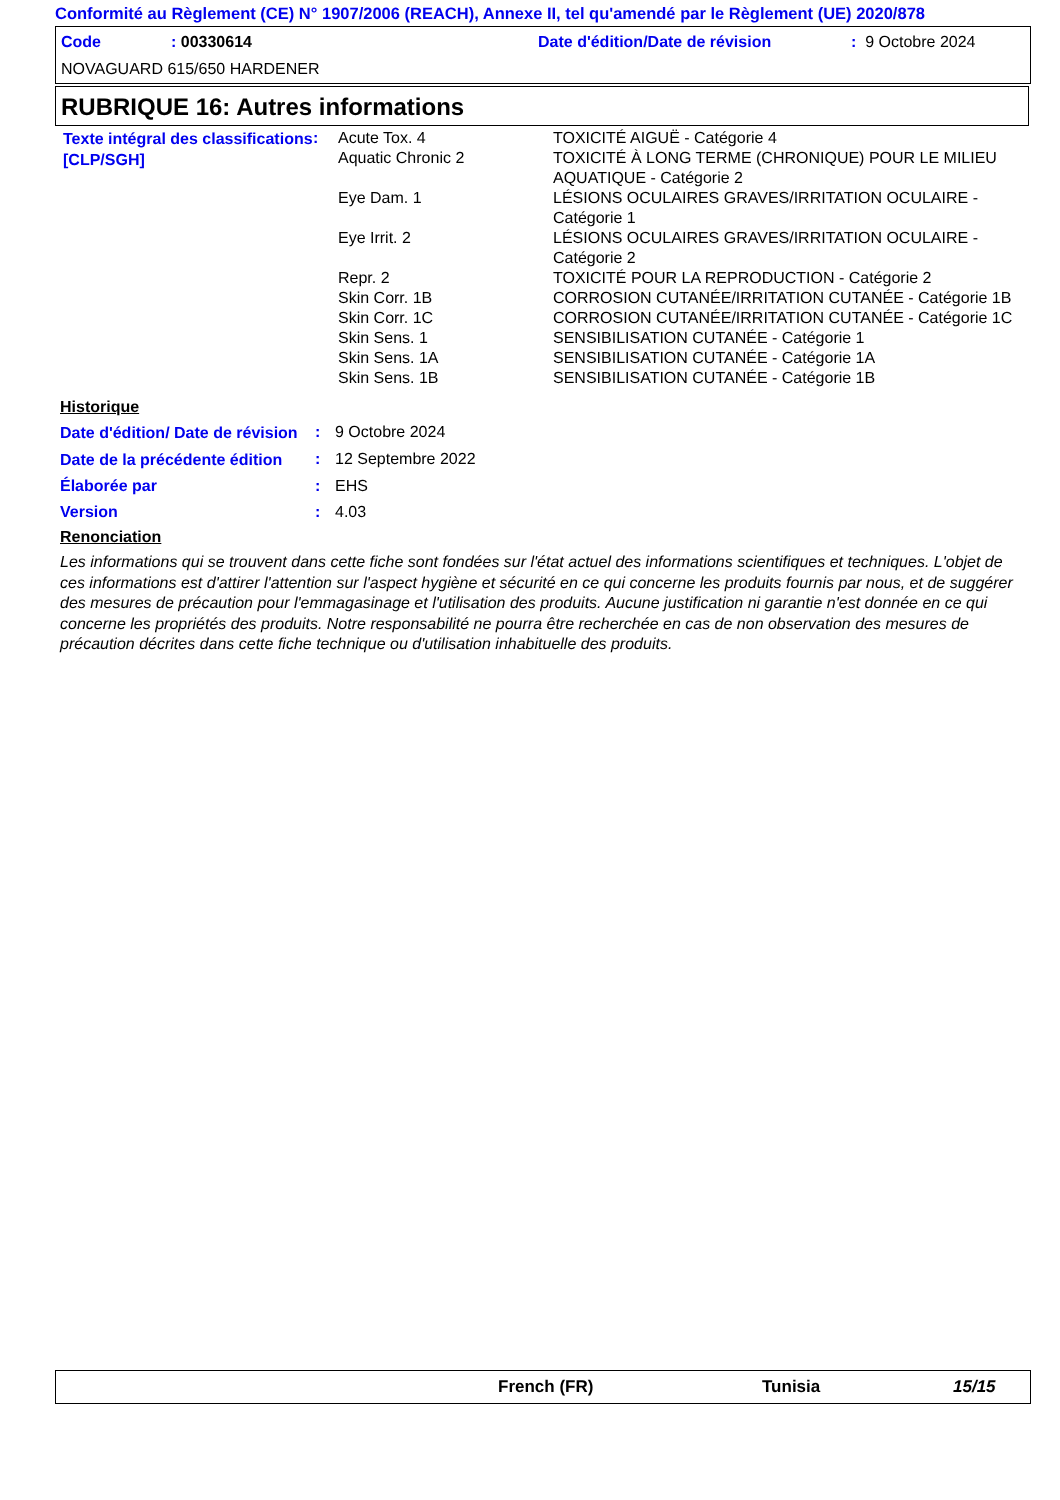Conformité au Règlement (CE) N° 1907/2006 (REACH), Annexe II, tel qu'amendé par le Règlement (UE) 2020/878
Code : 00330614
Date d'édition/Date de révision
: 9 Octobre 2024
NOVAGUARD 615/650 HARDENER
RUBRIQUE 16: Autres informations
| Texte intégral des classifications [CLP/SGH] | : | / Acute Tox. 4 / TOXICITÉ AIGUË - Catégorie 4 / / Aquatic Chronic 2 / TOXICITÉ À LONG TERME (CHRONIQUE) POUR LE MILIEU AQUATIQUE - Catégorie 2 / / Eye Dam. 1 / LÉSIONS OCULAIRES GRAVES/IRRITATION OCULAIRE - Catégorie 1 / / Eye Irrit. 2 / LÉSIONS OCULAIRES GRAVES/IRRITATION OCULAIRE - Catégorie 2 / / Repr. 2 / TOXICITÉ POUR LA REPRODUCTION - Catégorie 2 / / Skin Corr. 1B / CORROSION CUTANÉE/IRRITATION CUTANÉE - Catégorie 1B / / Skin Corr. 1C / CORROSION CUTANÉE/IRRITATION CUTANÉE - Catégorie 1C / / Skin Sens. 1 / SENSIBILISATION CUTANÉE - Catégorie 1 / / Skin Sens. 1A / SENSIBILISATION CUTANÉE - Catégorie 1A / / Skin Sens. 1B / SENSIBILISATION CUTANÉE - Catégorie 1B / |
Historique
| Date d'édition/ Date de révision | : | 9 Octobre 2024 |
| Date de la précédente édition | : | 12 Septembre 2022 |
| Élaborée par | : | EHS |
| Version | : | 4.03 |
Renonciation
Les informations qui se trouvent dans cette fiche sont fondées sur l'état actuel des informations scientifiques et techniques. L'objet de ces informations est d'attirer l'attention sur l'aspect hygiène et sécurité en ce qui concerne les produits fournis par nous, et de suggérer des mesures de précaution pour l'emmagasinage et l'utilisation des produits. Aucune justification ni garantie n'est donnée en ce qui concerne les propriétés des produits. Notre responsabilité ne pourra être recherchée en cas de non observation des mesures de précaution décrites dans cette fiche technique ou d'utilisation inhabituelle des produits.
French (FR) Tunisia 15/15